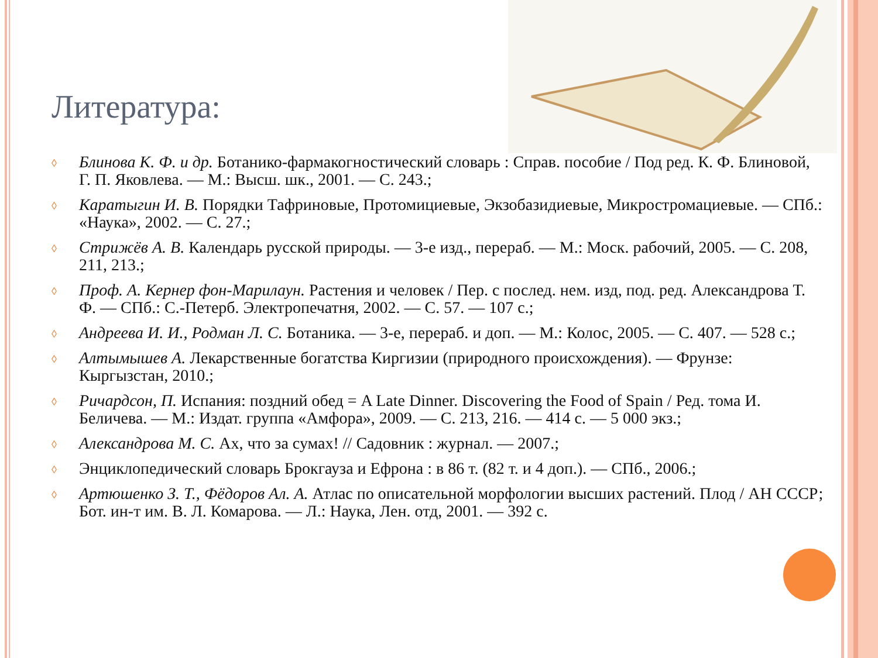Литература:
◊ Блинова К. Ф. и др. Ботанико-фармакогностический словарь : Справ. пособие / Под ред. К. Ф. Блиновой, Г. П. Яковлева. — М.: Высш. шк., 2001. — С. 243.;
◊ Каратыгин И. В. Порядки Тафриновые, Протомициевые, Экзобазидиевые, Микростромациевые. — СПб.: «Наука», 2002. — С. 27.;
◊ Стрижёв А. В. Календарь русской природы. — 3-е изд., перераб. — М.: Моск. рабочий, 2005. — С. 208, 211, 213.;
◊ Проф. А. Кернер фон-Марилаун. Растения и человек / Пер. с послед. нем. изд, под. ред. Александрова Т. Ф. — СПб.: С.-Петерб. Электропечатня, 2002. — С. 57. — 107 с.;
◊ Андреева И. И., Родман Л. С. Ботаника. — 3-е, перераб. и доп. — М.: Колос, 2005. — С. 407. — 528 с.;
◊ Алтымышев А. Лекарственные богатства Киргизии (природного происхождения). — Фрунзе: Кыргызстан, 2010.;
◊ Ричардсон, П. Испания: поздний обед = A Late Dinner. Discovering the Food of Spain / Ред. тома И. Беличева. — М.: Издат. группа «Амфора», 2009. — С. 213, 216. — 414 с. — 5 000 экз.;
◊ Александрова М. С. Ах, что за сумах! // Садовник : журнал. — 2007.;
◊ Энциклопедический словарь Брокгауза и Ефрона : в 86 т. (82 т. и 4 доп.). — СПб., 2006.;
◊ Артюшенко З. Т., Фёдоров Ал. А. Атлас по описательной морфологии высших растений. Плод / АН СССР; Бот. ин-т им. В. Л. Комарова. — Л.: Наука, Лен. отд, 2001. — 392 с.